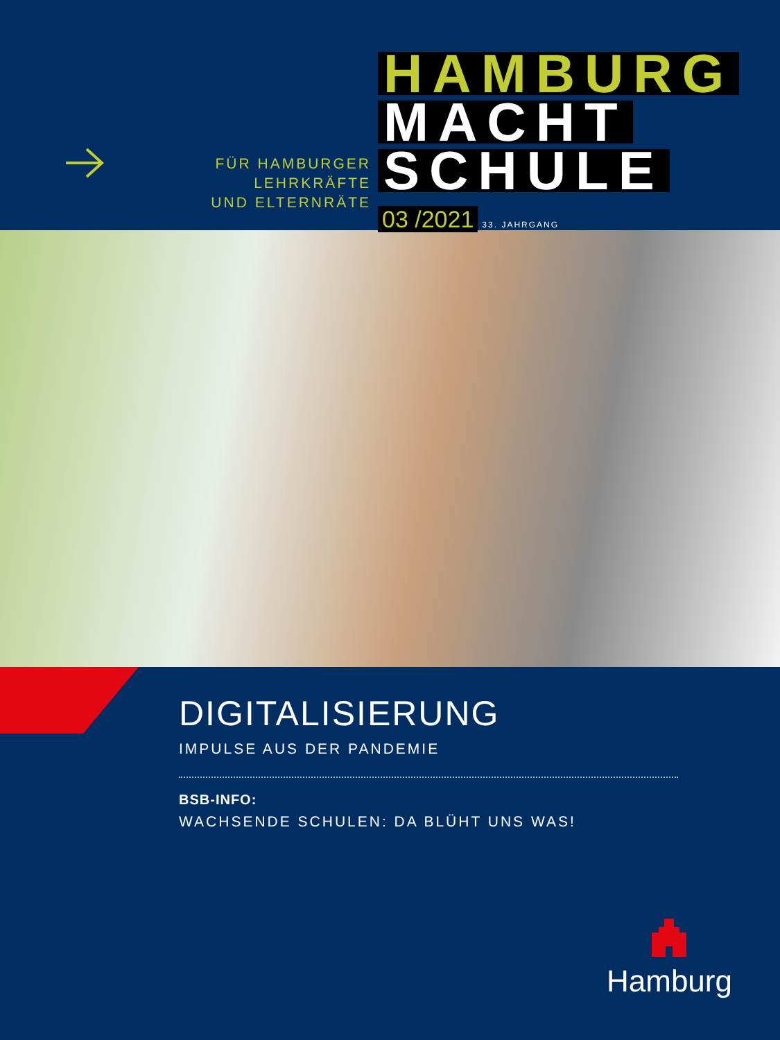FÜR HAMBURGER LEHRKRÄFTE
UND ELTERNRÄTE
HAMBURG
MACHT
SCHULE
03 /2021 33. JAHRGANG
DIGITALISIERUNG
IMPULSE AUS DER PANDEMIE
BSB-INFO:
WACHSENDE SCHULEN: DA BLÜHT UNS WAS!
Hamburg